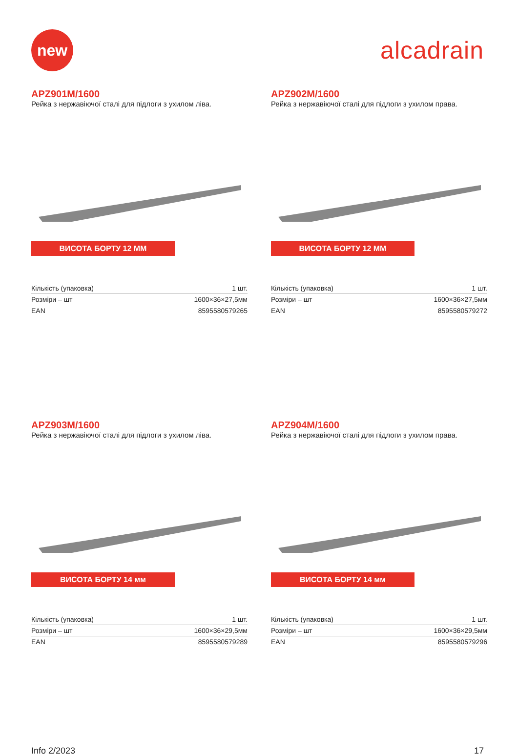new
alcadrain
APZ901M/1600
Рейка з нержавіючої сталі для підлоги з ухилом ліва.
ВИСОТА БОРТУ 12 ММ
| Кількість (упаковка) | 1 шт. |
| Розміри – шт | 1600×36×27,5мм |
| EAN | 8595580579265 |
APZ902M/1600
Рейка з нержавіючої сталі для підлоги з ухилом права.
ВИСОТА БОРТУ 12 ММ
| Кількість (упаковка) | 1 шт. |
| Розміри – шт | 1600×36×27,5мм |
| EAN | 8595580579272 |
APZ903M/1600
Рейка з нержавіючої сталі для підлоги з ухилом ліва.
ВИСОТА БОРТУ 14 мм
| Кількість (упаковка) | 1 шт. |
| Розміри – шт | 1600×36×29,5мм |
| EAN | 8595580579289 |
APZ904M/1600
Рейка з нержавіючої сталі для підлоги з ухилом права.
ВИСОТА БОРТУ 14 мм
| Кількість (упаковка) | 1 шт. |
| Розміри – шт | 1600×36×29,5мм |
| EAN | 8595580579296 |
Info 2/2023 17